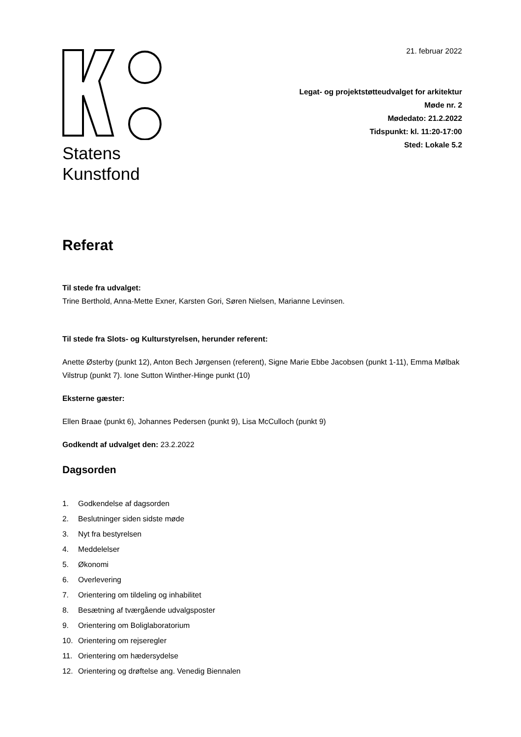Statens
Kunstfond
21. februar 2022
Legat- og projektstøtteudvalget for arkitektur
Møde nr. 2
Mødedato: 21.2.2022
Tidspunkt: kl. 11:20-17:00
Sted: Lokale 5.2
Referat
Til stede fra udvalget:
Trine Berthold, Anna-Mette Exner, Karsten Gori, Søren Nielsen, Marianne Levinsen.
Til stede fra Slots- og Kulturstyrelsen, herunder referent:
Anette Østerby (punkt 12), Anton Bech Jørgensen (referent), Signe Marie Ebbe Jacobsen (punkt 1-11), Emma Mølbak Vilstrup (punkt 7). Ione Sutton Winther-Hinge punkt (10)
Eksterne gæster:
Ellen Braae (punkt 6), Johannes Pedersen (punkt 9), Lisa McCulloch (punkt 9)
Godkendt af udvalget den: 23.2.2022
Dagsorden
1. Godkendelse af dagsorden
2. Beslutninger siden sidste møde
3. Nyt fra bestyrelsen
4. Meddelelser
5. Økonomi
6. Overlevering
7. Orientering om tildeling og inhabilitet
8. Besætning af tværgående udvalgsposter
9. Orientering om Boliglaboratorium
10. Orientering om rejseregler
11. Orientering om hædersydelse
12. Orientering og drøftelse ang. Venedig Biennalen